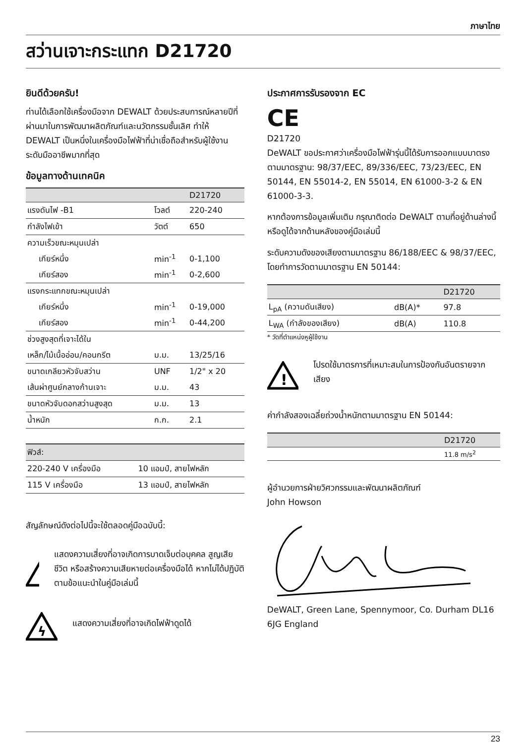ภาษาไทย
สว่านเจาะกระแทก D21720
ยินดีด้วยครับ!
ท่านได้เลือกใช้เครื่องมือจาก DEWALT ด้วยประสบการณ์หลายปีที่ผ่านมาในการพัฒนาผลิตภัณฑ์และนวัตกรรมชั้นเลิศ ทำให้ DEWALT เป็นหนึ่งในเครื่องมือไฟฟ้าที่น่าเชื่อถือสำหรับผู้ใช้งานระดับมืออาชีพมากที่สุด
ข้อมูลทางด้านเทคนิค
| | | D21720 |
| --- | --- | --- |
| แรงดันไฟ -B1 | โวลต์ | 220-240 |
| กำลังไฟเข้า | วัตต์ | 650 |
| ความเร็วขณะหมุนเปล่า | | |
| เกียร์หนึ่ง | min<sup>-1</sup> | 0-1,100 |
| เกียร์สอง | min<sup>-1</sup> | 0-2,600 |
| แรงกระแทกขณะหมุนเปล่า | | |
| เกียร์หนึ่ง | min<sup>-1</sup> | 0-19,000 |
| เกียร์สอง | min<sup>-1</sup> | 0-44,200 |
| ช่วงสูงสุดที่เจาะได้ใน | | |
| เหล็ก/ไม้เนื้ออ่อน/คอนกรีต | ม.ม. | 13/25/16 |
| ขนาดเกลียวหัวจับสว่าน | UNF | 1/2" x 20 |
| เส้นผ่าศูนย์กลางก้านเจาะ | ม.ม. | 43 |
| ขนาดหัวจับดอกสว่านสูงสุด | ม.ม. | 13 |
| น้ำหนัก | ก.ก. | 2.1 |
| ฟิวส์: | |
| --- | --- |
| 220-240 V เครื่องมือ | 10 แอมป์, สายไฟหลัก |
| 115 V เครื่องมือ | 13 แอมป์, สายไฟหลัก |
สัญลักษณ์ดังต่อไปนี้จะใช้ตลอดคู่มือฉบับนี้:
!
แสดงความเสี่ยงที่อาจเกิดการบาดเจ็บต่อบุคคล สูญเสียชีวิต หรือสร้างความเสียหายต่อเครื่องมือได้ หากไม่ได้ปฏิบัติตามข้อแนะนำในคู่มือเล่มนี้
ϟ
แสดงความเสี่ยงที่อาจเกิดไฟฟ้าดูดได้
ประกาศการรับรองจาก EC
CE
D21720
DeWALT ขอประกาศว่าเครื่องมือไฟฟ้ารุ่นนี้ได้รับการออกแบบมาตรงตามมาตรฐาน: 98/37/EEC, 89/336/EEC, 73/23/EEC, EN 50144, EN 55014-2, EN 55014, EN 61000-3-2 & EN 61000-3-3.
หากต้องการข้อมูลเพิ่มเติม กรุณาติดต่อ DeWALT ตามที่อยู่ด้านล่างนี้ หรือดูได้จากด้านหลังของคู่มือเล่มนี้
ระดับความดังของเสียงตามมาตรฐาน 86/188/EEC & 98/37/EEC, โดยทำการวัดตามมาตรฐาน EN 50144:
| | | D21720 |
| --- | --- | --- |
| L<sub>pA</sub> (ความดันเสียง) | dB(A)* | 97.8 |
| L<sub>WA</sub> (กำลังของเสียง) | dB(A) | 110.8 |
* วัดที่ตำแหน่งหูผู้ใช้งาน
!
โปรดใช้มาตรการที่เหมาะสมในการป้องกันอันตรายจากเสียง
ค่ากำลังสองเฉลี่ยถ่วงน้ำหนักตามมาตรฐาน EN 50144:
| | D21720 |
| --- | --- |
| | 11.8 m/s<sup>2</sup> |
ผู้อำนวยการฝ่ายวิศวกรรมและพัฒนาผลิตภัณฑ์
John Howson
DeWALT, Green Lane, Spennymoor, Co. Durham DL16 6JG England
23